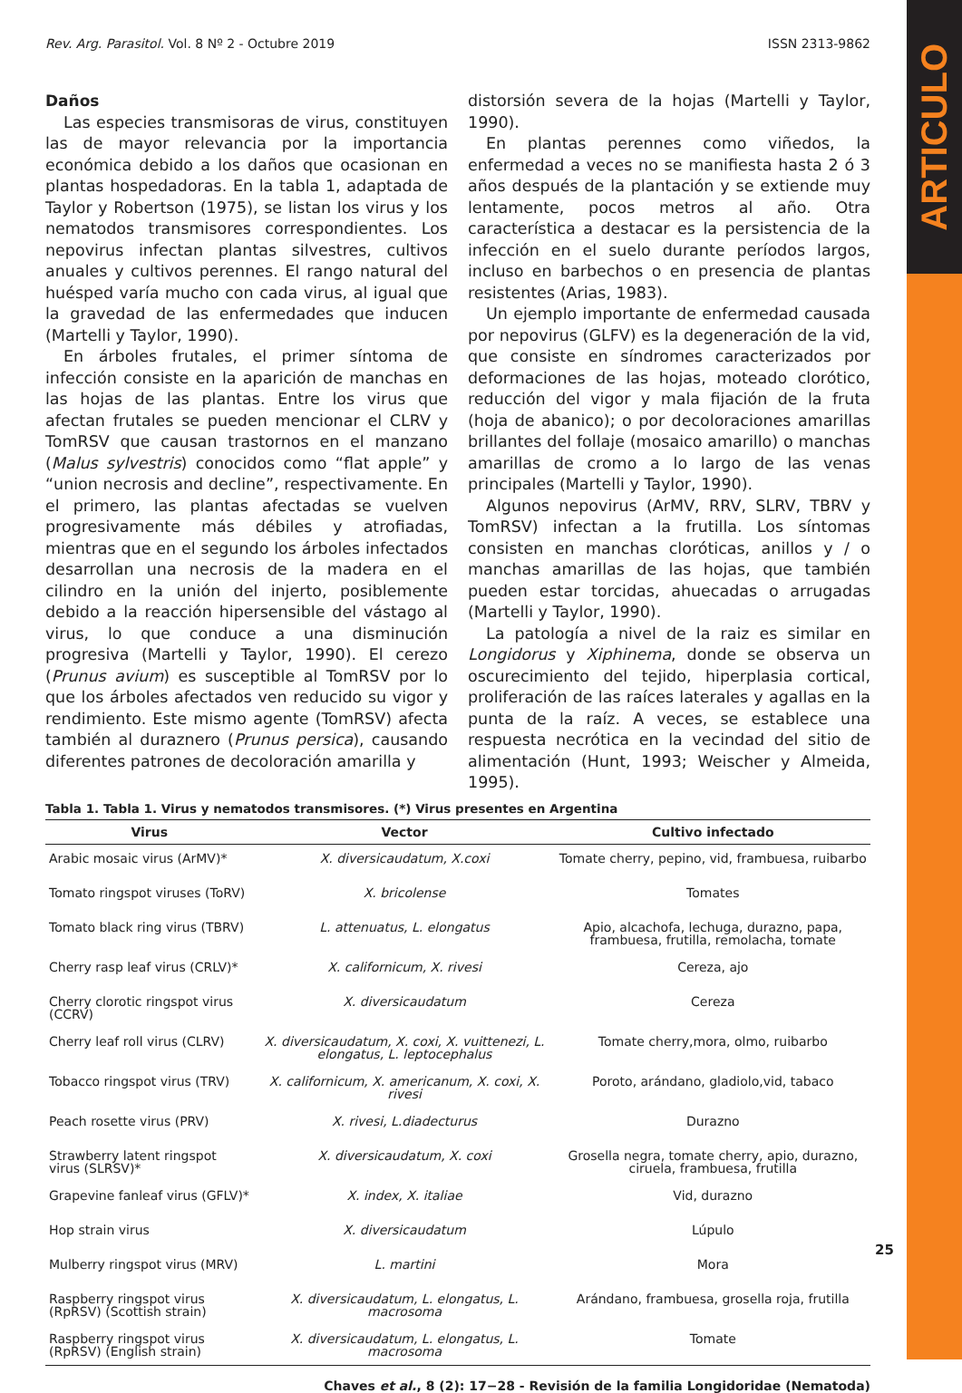ARTICULO
Rev. Arg. Parasitol. Vol. 8 Nº 2 - Octubre 2019 ISSN 2313-9862
Daños
Las especies transmisoras de virus, constituyen las de mayor relevancia por la importancia económica debido a los daños que ocasionan en plantas hospedadoras. En la tabla 1, adaptada de Taylor y Robertson (1975), se listan los virus y los nematodos transmisores correspondientes. Los nepovirus infectan plantas silvestres, cultivos anuales y cultivos perennes. El rango natural del huésped varía mucho con cada virus, al igual que la gravedad de las enfermedades que inducen (Martelli y Taylor, 1990).
En árboles frutales, el primer síntoma de infección consiste en la aparición de manchas en las hojas de las plantas. Entre los virus que afectan frutales se pueden mencionar el CLRV y TomRSV que causan trastornos en el manzano (Malus sylvestris) conocidos como “flat apple” y “union necrosis and decline”, respectivamente. En el primero, las plantas afectadas se vuelven progresivamente más débiles y atrofiadas, mientras que en el segundo los árboles infectados desarrollan una necrosis de la madera en el cilindro en la unión del injerto, posiblemente debido a la reacción hipersensible del vástago al virus, lo que conduce a una disminución progresiva (Martelli y Taylor, 1990). El cerezo (Prunus avium) es susceptible al TomRSV por lo que los árboles afectados ven reducido su vigor y rendimiento. Este mismo agente (TomRSV) afecta también al duraznero (Prunus persica), causando diferentes patrones de decoloración amarilla y
distorsión severa de la hojas (Martelli y Taylor, 1990).
En plantas perennes como viñedos, la enfermedad a veces no se manifiesta hasta 2 ó 3 años después de la plantación y se extiende muy lentamente, pocos metros al año. Otra característica a destacar es la persistencia de la infección en el suelo durante períodos largos, incluso en barbechos o en presencia de plantas resistentes (Arias, 1983).
Un ejemplo importante de enfermedad causada por nepovirus (GLFV) es la degeneración de la vid, que consiste en síndromes caracterizados por deformaciones de las hojas, moteado clorótico, reducción del vigor y mala fijación de la fruta (hoja de abanico); o por decoloraciones amarillas brillantes del follaje (mosaico amarillo) o manchas amarillas de cromo a lo largo de las venas principales (Martelli y Taylor, 1990).
Algunos nepovirus (ArMV, RRV, SLRV, TBRV y TomRSV) infectan a la frutilla. Los síntomas consisten en manchas cloróticas, anillos y / o manchas amarillas de las hojas, que también pueden estar torcidas, ahuecadas o arrugadas (Martelli y Taylor, 1990).
La patología a nivel de la raiz es similar en Longidorus y Xiphinema, donde se observa un oscurecimiento del tejido, hiperplasia cortical, proliferación de las raíces laterales y agallas en la punta de la raíz. A veces, se establece una respuesta necrótica en la vecindad del sitio de alimentación (Hunt, 1993; Weischer y Almeida, 1995).
Tabla 1. Tabla 1. Virus y nematodos transmisores. (*) Virus presentes en Argentina
| Virus | Vector | Cultivo infectado |
| --- | --- | --- |
| Arabic mosaic virus (ArMV)* | X. diversicaudatum, X.coxi | Tomate cherry, pepino, vid, frambuesa, ruibarbo |
| Tomato ringspot viruses (ToRV) | X. bricolense | Tomates |
| Tomato black ring virus (TBRV) | L. attenuatus, L. elongatus | Apio, alcachofa, lechuga, durazno, papa, frambuesa, frutilla, remolacha, tomate |
| Cherry rasp leaf virus (CRLV)* | X. californicum, X. rivesi | Cereza, ajo |
| Cherry clorotic ringspot virus (CCRV) | X. diversicaudatum | Cereza |
| Cherry leaf roll virus (CLRV) | X. diversicaudatum, X. coxi, X. vuittenezi, L. elongatus, L. leptocephalus | Tomate cherry,mora, olmo, ruibarbo |
| Tobacco ringspot virus (TRV) | X. californicum, X. americanum, X. coxi, X. rivesi | Poroto, arándano, gladiolo,vid, tabaco |
| Peach rosette virus (PRV) | X. rivesi, L.diadecturus | Durazno |
| Strawberry latent ringspot virus (SLRSV)* | X. diversicaudatum, X. coxi | Grosella negra, tomate cherry, apio, durazno, ciruela, frambuesa, frutilla |
| Grapevine fanleaf virus (GFLV)* | X. index, X. italiae | Vid, durazno |
| Hop strain virus | X. diversicaudatum | Lúpulo |
| Mulberry ringspot virus (MRV) | L. martini | Mora |
| Raspberry ringspot virus (RpRSV) (Scottish strain) | X. diversicaudatum, L. elongatus, L. macrosoma | Arándano, frambuesa, grosella roja, frutilla |
| Raspberry ringspot virus (RpRSV) (English strain) | X. diversicaudatum, L. elongatus, L. macrosoma | Tomate |
Chaves et al., 8 (2): 17−28 - Revisión de la familia Longidoridae (Nematoda)
25